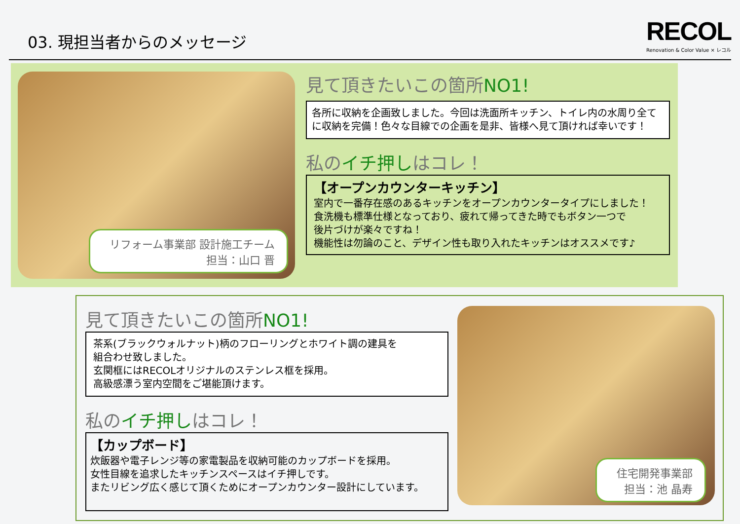03. 現担当者からのメッセージ
RECOL
Renovation & Color Value × レコル
リフォーム事業部 設計施工チーム
担当：山口 晋
見て頂きたいこの箇所NO1!
各所に収納を企画致しました。今回は洗面所キッチン、トイレ内の水周り全てに収納を完備！色々な目線での企画を是非、皆様へ見て頂ければ幸いです！
私のイチ押しはコレ！
【オープンカウンターキッチン】
室内で一番存在感のあるキッチンをオープンカウンタータイプにしました！
食洗機も標準仕様となっており、疲れて帰ってきた時でもボタン一つで
後片づけが楽々ですね！
機能性は勿論のこと、デザイン性も取り入れたキッチンはオススメです♪
見て頂きたいこの箇所NO1!
茶系(ブラックウォルナット)柄のフローリングとホワイト調の建具を
組合わせ致しました。
玄関框にはRECOLオリジナルのステンレス框を採用。
高級感漂う室内空間をご堪能頂けます。
私のイチ押しはコレ！
【カップボード】
炊飯器や電子レンジ等の家電製品を収納可能のカップボードを採用。
女性目線を追求したキッチンスペースはイチ押しです。
またリビング広く感じて頂くためにオープンカウンター設計にしています。
住宅開発事業部
担当：池 晶寿